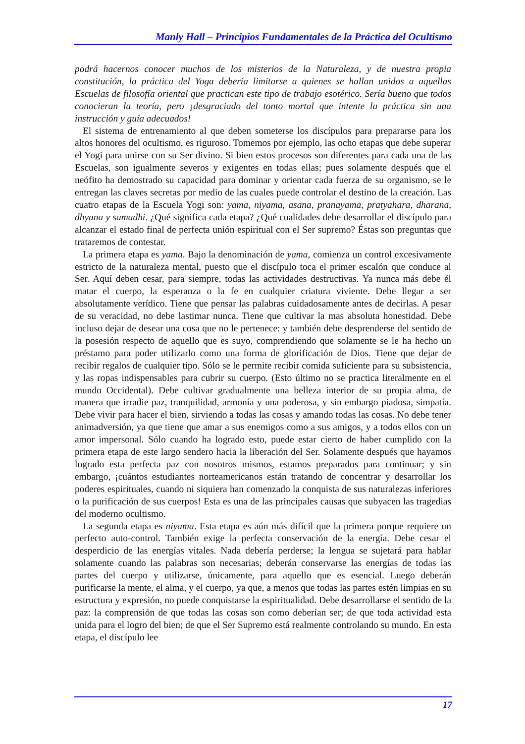Manly Hall – Principios Fundamentales de la Práctica del Ocultismo
podrá hacernos conocer muchos de los misterios de la Naturaleza, y de nuestra propia constitución, la práctica del Yoga debería limitarse a quienes se hallan unidos a aquellas Escuelas de filosofía oriental que practican este tipo de trabajo esotérico. Sería bueno que todos conocieran la teoría, pero ¡desgraciado del tonto mortal que intente la práctica sin una instrucción y guía adecuados!
El sistema de entrenamiento al que deben someterse los discípulos para prepararse para los altos honores del ocultismo, es riguroso. Tomemos por ejemplo, las ocho etapas que debe superar el Yogi para unirse con su Ser divino. Si bien estos procesos son diferentes para cada una de las Escuelas, son igualmente severos y exigentes en todas ellas; pues solamente después que el neófito ha demostrado su capacidad para dominar y orientar cada fuerza de su organismo, se le entregan las claves secretas por medio de las cuales puede controlar el destino de la creación. Las cuatro etapas de la Escuela Yogi son: yama, niyama, asana, pranayama, pratyahara, dharana, dhyana y samadhi. ¿Qué significa cada etapa? ¿Qué cualidades debe desarrollar el discípulo para alcanzar el estado final de perfecta unión espiritual con el Ser supremo? Éstas son preguntas que trataremos de contestar.
La primera etapa es yama. Bajo la denominación de yama, comienza un control excesivamente estricto de la naturaleza mental, puesto que el discípulo toca el primer escalón que conduce al Ser. Aquí deben cesar, para siempre, todas las actividades destructivas. Ya nunca más debe él matar el cuerpo, la esperanza o la fe en cualquier criatura viviente. Debe llegar a ser absolutamente verídico. Tiene que pensar las palabras cuidadosamente antes de decirlas. A pesar de su veracidad, no debe lastimar nunca. Tiene que cultivar la mas absoluta honestidad. Debe incluso dejar de desear una cosa que no le pertenece: y también debe desprenderse del sentido de la posesión respecto de aquello que es suyo, comprendiendo que solamente se le ha hecho un préstamo para poder utilizarlo como una forma de glorificación de Dios. Tiene que dejar de recibir regalos de cualquier tipo. Sólo se le permite recibir comida suficiente para su subsistencia, y las ropas indispensables para cubrir su cuerpo. (Esto último no se practica literalmente en el mundo Occidental). Debe cultivar gradualmente una belleza interior de su propia alma, de manera que irradie paz, tranquilidad, armonía y una poderosa, y sin embargo piadosa, simpatía. Debe vivir para hacer el bien, sirviendo a todas las cosas y amando todas las cosas. No debe tener animadversión, ya que tiene que amar a sus enemigos como a sus amigos, y a todos ellos con un amor impersonal. Sólo cuando ha logrado esto, puede estar cierto de haber cumplido con la primera etapa de este largo sendero hacia la liberación del Ser. Solamente después que hayamos logrado esta perfecta paz con nosotros mismos, estamos preparados para continuar; y sin embargo, ¡cuántos estudiantes norteamericanos están tratando de concentrar y desarrollar los poderes espirituales, cuando ni siquiera han comenzado la conquista de sus naturalezas inferiores o la purificación de sus cuerpos! Esta es una de las principales causas que subyacen las tragedias del moderno ocultismo.
La segunda etapa es niyama. Esta etapa es aún más difícil que la primera porque requiere un perfecto auto-control. También exige la perfecta conservación de la energía. Debe cesar el desperdicio de las energías vitales. Nada debería perderse; la lengua se sujetará para hablar solamente cuando las palabras son necesarias; deberán conservarse las energías de todas las partes del cuerpo y utilizarse, únicamente, para aquello que es esencial. Luego deberán purificarse la mente, el alma, y el cuerpo, ya que, a menos que todas las partes estén limpias en su estructura y expresión, no puede conquistarse la espiritualidad. Debe desarrollarse el sentido de la paz: la comprensión de que todas las cosas son como deberían ser; de que toda actividad esta unida para el logro del bien; de que el Ser Supremo está realmente controlando su mundo. En esta etapa, el discípulo lee
17